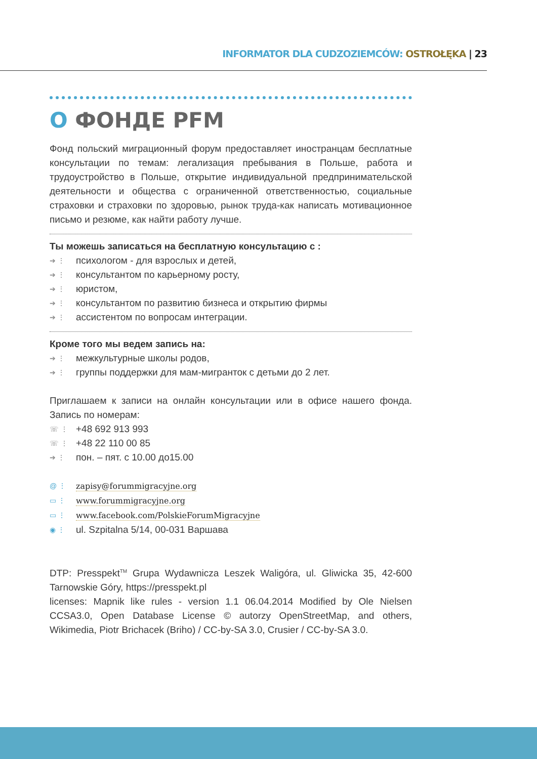INFORMATOR DLA CUDZOZIEMCÓW: OSTROŁĘKA | 23
O ФОНДЕ PFM
Фонд польский миграционный форум предоставляет иностранцам бесплатные консультации по темам: легализация пребывания в Польше, работа и трудоустройство в Польше, открытие индивидуальной предпринимательской деятельности и общества с ограниченной ответственностью, социальные страховки и страховки по здоровью, рынок труда-как написать мотивационное письмо и резюме, как найти работу лучше.
Ты можешь записаться на бесплатную консультацию с :
➔ ⋮ психологом - для взрослых и детей,
➔ ⋮ консультантом по карьерному росту,
➔ ⋮ юристом,
➔ ⋮ консультантом по развитию бизнеса и открытию фирмы
➔ ⋮ ассистентом по вопросам интеграции.
Кроме того мы ведем запись на:
➔ ⋮ межкультурные школы родов,
➔ ⋮ группы поддержки для мам-мигранток с детьми до 2 лет.
Приглашаем к записи на онлайн консультации или в офисе нашего фонда. Запись по номерам:
☏ ⋮ +48 692 913 993
☏ ⋮ +48 22 110 00 85
➔ ⋮ пон. – пят. с 10.00 до15.00
@ ⋮ zapisy@forummigracyjne.org
▭ ⋮ www.forummigracyjne.org
▭ ⋮ www.facebook.com/PolskieForumMigracyjne
◉ ⋮ ul. Szpitalna 5/14, 00-031 Варшава
DTP: Presspekt<sup>TM</sup> Grupa Wydawnicza Leszek Waligóra, ul. Gliwicka 35, 42-600 Tarnowskie Góry, https://presspekt.pl
licenses: Mapnik like rules - version 1.1 06.04.2014 Modified by Ole Nielsen CCSA3.0, Open Database License © autorzy OpenStreetMap, and others, Wikimedia, Piotr Brichacek (Briho) / CC-by-SA 3.0, Crusier / CC-by-SA 3.0.